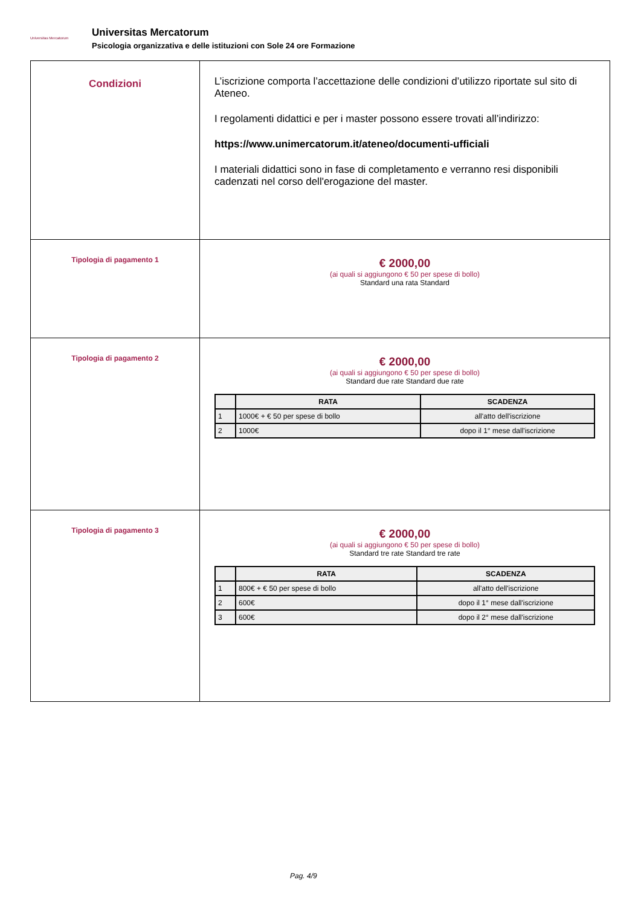Universitas Mercatorum
Universitas Mercatorum
Psicologia organizzativa e delle istituzioni con Sole 24 ore Formazione
| Condizioni | L’iscrizione comporta l’accettazione delle condizioni d’utilizzo riportate sul sito di Ateneo. I regolamenti didattici e per i master possono essere trovati all’indirizzo: https://www.unimercatorum.it/ateneo/documenti-ufficiali I materiali didattici sono in fase di completamento e verranno resi disponibili cadenzati nel corso dell'erogazione del master. |
| Tipologia di pagamento 1 | € 2000,00 (ai quali si aggiungono € 50 per spese di bollo) Standard una rata Standard |
| Tipologia di pagamento 2 | € 2000,00 (ai quali si aggiungono € 50 per spese di bollo) Standard due rate Standard due rate / / RATA / SCADENZA / / --- / --- / --- / / 1 / 1000€ + € 50 per spese di bollo / all'atto dell'iscrizione / / 2 / 1000€ / dopo il 1° mese dall'iscrizione / |
| Tipologia di pagamento 3 | € 2000,00 (ai quali si aggiungono € 50 per spese di bollo) Standard tre rate Standard tre rate / / RATA / SCADENZA / / --- / --- / --- / / 1 / 800€ + € 50 per spese di bollo / all'atto dell'iscrizione / / 2 / 600€ / dopo il 1° mese dall'iscrizione / / 3 / 600€ / dopo il 2° mese dall'iscrizione / |
Pag. 4/9